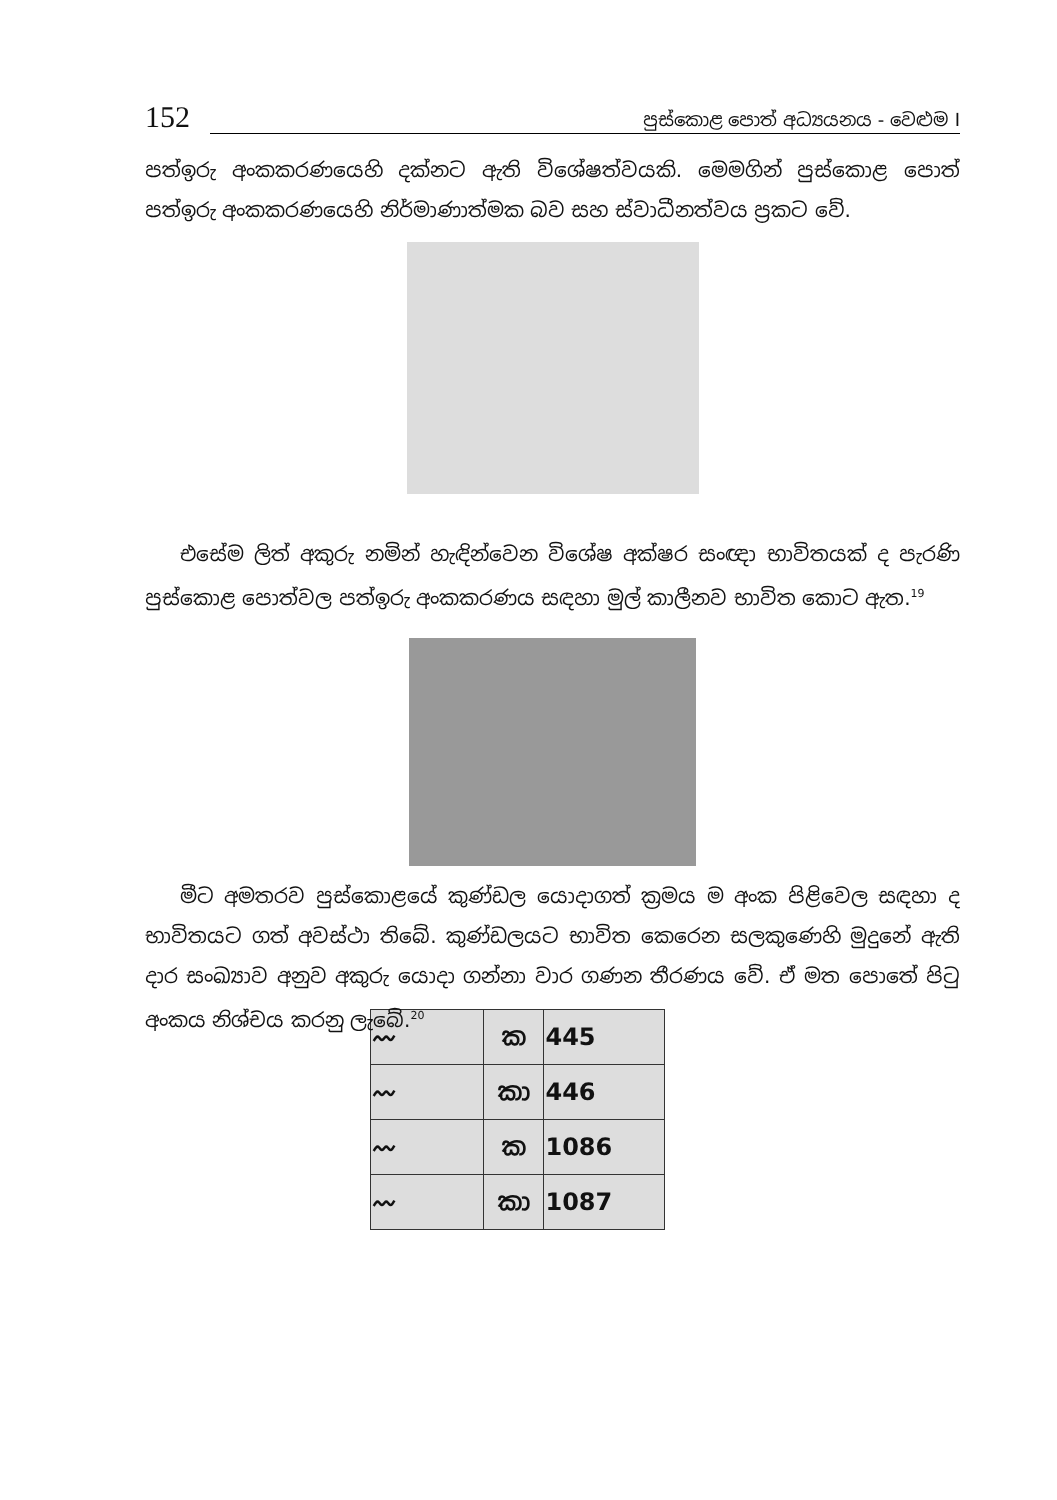152 පුස්කොළ පොත් අධ්‍යයනය - වෙළුම I
පත්ඉරු අංකකරණයෙහි දක්නට ඇති විශේෂත්වයකි. මෙමගින් පුස්කොළ පොත් පත්ඉරු අංකකරණයෙහි නිර්මාණාත්මක බව සහ ස්වාධීනත්වය ප්‍රකට වේ.
එසේම ලිත් අකුරු නමින් හැඳින්වෙන විශේෂ අක්ෂර සංඥා භාවිතයක් ද පැරණි පුස්කොළ පොත්වල පත්ඉරු අංකකරණය සඳහා මුල් කාලීනව භාවිත කොට ඇත.<sup>19</sup>
මීට අමතරව පුස්කොළයේ කුණ්ඩල යොදාගත් ක්‍රමය ම අංක පිළිවෙල සඳහා ද භාවිතයට ගත් අවස්ථා තිබේ. කුණ්ඩලයට භාවිත කෙරෙන සලකුණෙහි මුදුනේ ඇති දාර සංඛ්‍යාව අනුව අකුරු යොදා ගන්නා වාර ගණන තීරණය වේ. ඒ මත පොතේ පිටු අංකය නිශ්චය කරනු ලැබේ.<sup>20</sup>
| 〰 | ක | 445 |
| 〰 | කා | 446 |
| 〰 | ක | 1086 |
| 〰 | කා | 1087 |